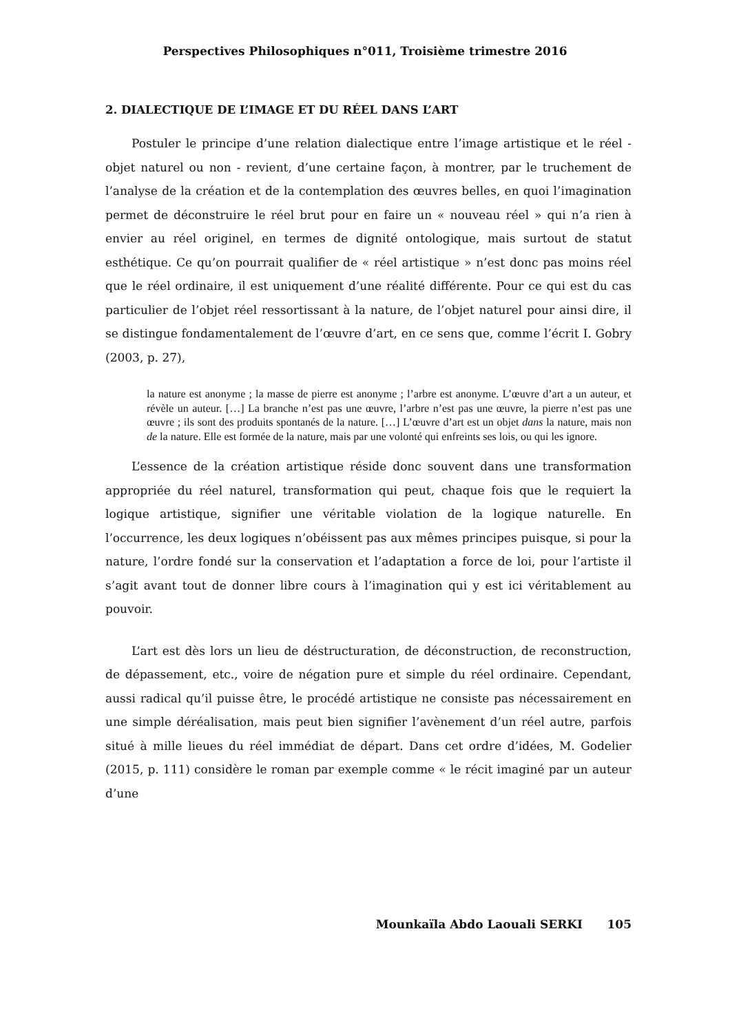Perspectives Philosophiques n°011, Troisième trimestre 2016
2. DIALECTIQUE DE L’IMAGE ET DU RÉEL DANS L’ART
Postuler le principe d’une relation dialectique entre l’image artistique et le réel - objet naturel ou non - revient, d’une certaine façon, à montrer, par le truchement de l’analyse de la création et de la contemplation des œuvres belles, en quoi l’imagination permet de déconstruire le réel brut pour en faire un « nouveau réel » qui n’a rien à envier au réel originel, en termes de dignité ontologique, mais surtout de statut esthétique. Ce qu’on pourrait qualifier de « réel artistique » n’est donc pas moins réel que le réel ordinaire, il est uniquement d’une réalité différente. Pour ce qui est du cas particulier de l’objet réel ressortissant à la nature, de l’objet naturel pour ainsi dire, il se distingue fondamentalement de l’œuvre d’art, en ce sens que, comme l’écrit I. Gobry (2003, p. 27),
la nature est anonyme ; la masse de pierre est anonyme ; l’arbre est anonyme. L’œuvre d’art a un auteur, et révèle un auteur. […] La branche n’est pas une œuvre, l’arbre n’est pas une œuvre, la pierre n’est pas une œuvre ; ils sont des produits spontanés de la nature. […] L’œuvre d’art est un objet dans la nature, mais non de la nature. Elle est formée de la nature, mais par une volonté qui enfreints ses lois, ou qui les ignore.
L’essence de la création artistique réside donc souvent dans une transformation appropriée du réel naturel, transformation qui peut, chaque fois que le requiert la logique artistique, signifier une véritable violation de la logique naturelle. En l’occurrence, les deux logiques n’obéissent pas aux mêmes principes puisque, si pour la nature, l’ordre fondé sur la conservation et l’adaptation a force de loi, pour l’artiste il s’agit avant tout de donner libre cours à l’imagination qui y est ici véritablement au pouvoir.
L’art est dès lors un lieu de déstructuration, de déconstruction, de reconstruction, de dépassement, etc., voire de négation pure et simple du réel ordinaire. Cependant, aussi radical qu’il puisse être, le procédé artistique ne consiste pas nécessairement en une simple déréalisation, mais peut bien signifier l’avènement d’un réel autre, parfois situé à mille lieues du réel immédiat de départ. Dans cet ordre d’idées, M. Godelier (2015, p. 111) considère le roman par exemple comme « le récit imaginé par un auteur d’une
Mounkaïla Abdo Laouali SERKI 105